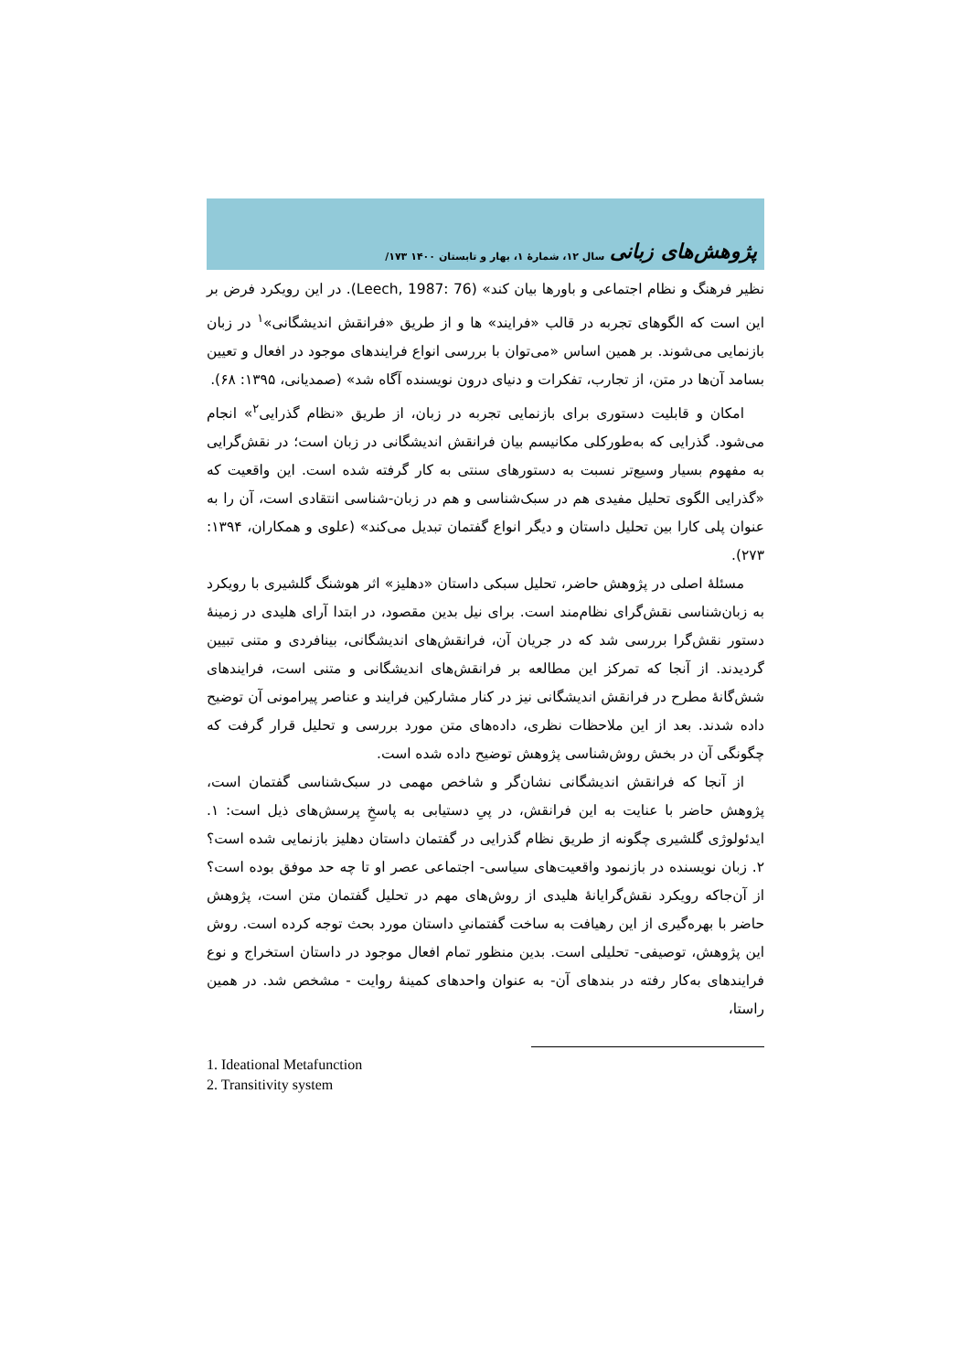پژوهش‌های زبانی سال ۱۲، شمارۀ ۱، بهار و تابستان ۱۴۰۰ ۱۷۳/
نظیر فرهنگ و نظام اجتماعی و باورها بیان کند» (Leech, 1987: 76). در این رویکرد فرض بر این است که الگوهای تجربه در قالب «فرایند» ها و از طریق «فرانقش اندیشگانی»<sup>۱</sup> در زبان بازنمایی می‌شوند. بر همین اساس «می‌توان با بررسی انواع فرایندهای موجود در افعال و تعیین بسامد آن‌ها در متن، از تجارب، تفکرات و دنیای درون نویسنده آگاه شد» (صمدیانی، ۱۳۹۵: ۶۸).
امکان و قابلیت دستوری برای بازنمایی تجربه در زبان، از طریق «نظام گذرایی<sup>۲</sup>» انجام می‌شود. گذرایی که به‌طورکلی مکانیسم بیان فرانقش اندیشگانی در زبان است؛ در نقش‌گرایی به مفهوم بسیار وسیع‌تر نسبت به دستورهای سنتی به کار گرفته شده است. این واقعیت که «گذرایی الگوی تحلیل مفیدی هم در سبک‌شناسی و هم در زبان-شناسی انتقادی است، آن را به عنوان پلی کارا بین تحلیل داستان و دیگر انواع گفتمان تبدیل می‌کند» (علوی و همکاران، ۱۳۹۴: ۲۷۳).
مسئلۀ اصلی در پژوهش حاضر، تحلیل سبکی داستان «دهلیز» اثر هوشنگ گلشیری با رویکرد به زبان‌شناسی نقش‌گرای نظام‌مند است. برای نیل بدین مقصود، در ابتدا آرای هلیدی در زمینۀ دستور نقش‌گرا بررسی شد که در جریان آن، فرانقش‌های اندیشگانی، بینافردی و متنی تبیین گردیدند. از آنجا که تمرکز این مطالعه بر فرانقش‌های اندیشگانی و متنی است، فرایندهای شش‌گانۀ مطرح در فرانقش اندیشگانی نیز در کنار مشارکین فرایند و عناصر پیرامونی آن توضیح داده شدند. بعد از این ملاحظات نظری، داده‌های متن مورد بررسی و تحلیل قرار گرفت که چگونگی آن در بخش روش‌شناسی پژوهش توضیح داده شده است.
از آنجا که فرانقش اندیشگانی نشان‌گر و شاخص مهمی در سبک‌شناسی گفتمان است، پژوهش حاضر با عنایت به این فرانقش، در پیِ دستیابی به پاسخِ پرسش‌های ذیل است: ۱. ایدئولوژی گلشیری چگونه از طریق نظام گذرایی در گفتمان داستان دهلیز بازنمایی شده است؟ ۲. زبان نویسنده در بازنمود واقعیت‌های سیاسی- اجتماعی عصر او تا چه حد موفق بوده است؟ از آن‌جاکه رویکرد نقش‌گرایانۀ هلیدی از روش‌های مهم در تحلیل گفتمان متن است، پژوهش حاضر با بهره‌گیری از این رهیافت به ساخت گفتمانیِ داستان مورد بحث توجه کرده است. روش این پژوهش، توصیفی- تحلیلی است. بدین منظور تمام افعال موجود در داستان استخراج و نوع فرایندهای به‌کار رفته در بندهای آن- به عنوان واحدهای کمینۀ روایت - مشخص شد. در همین راستا،
1. Ideational Metafunction
2. Transitivity system